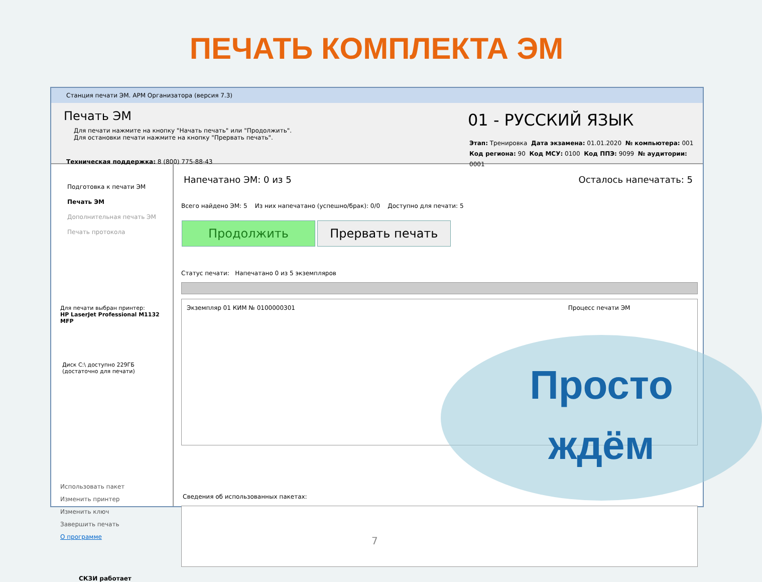ПЕЧАТЬ КОМПЛЕКТА ЭМ
Станция печати ЭМ. АРМ Организатора (версия 7.3)
Печать ЭМ
Для печати нажмите на кнопку "Начать печать" или "Продолжить".
Для остановки печати нажмите на кнопку "Прервать печать".
Техническая поддержка: 8 (800) 775-88-43
01 - РУССКИЙ ЯЗЫК
Этап: Тренировка Дата экзамена: 01.01.2020 № компьютера: 001
Код региона: 90 Код МСУ: 0100 Код ППЭ: 9099 № аудитории: 0001
Подготовка к печати ЭМ
Печать ЭМ
Дополнительная печать ЭМ
Печать протокола
Для печати выбран принтер:
HP LaserJet Professional M1132 MFP
Диск C:\ доступно 229ГБ
(достаточно для печати)
Использовать пакет
Изменить принтер
Изменить ключ
Завершить печать
О программе
СКЗИ работает
Напечатано ЭМ: 0 из 5 Осталось напечатать: 5
Всего найдено ЭМ: 5 Из них напечатано (успешно/брак): 0/0 Доступно для печати: 5
Продолжить Прервать печать
Статус печати: Напечатано 0 из 5 экземпляров
Экземпляр 01 КИМ № 0100000301 Процесс печати ЭМ
Сведения об использованных пакетах:
Просто
ждём
7